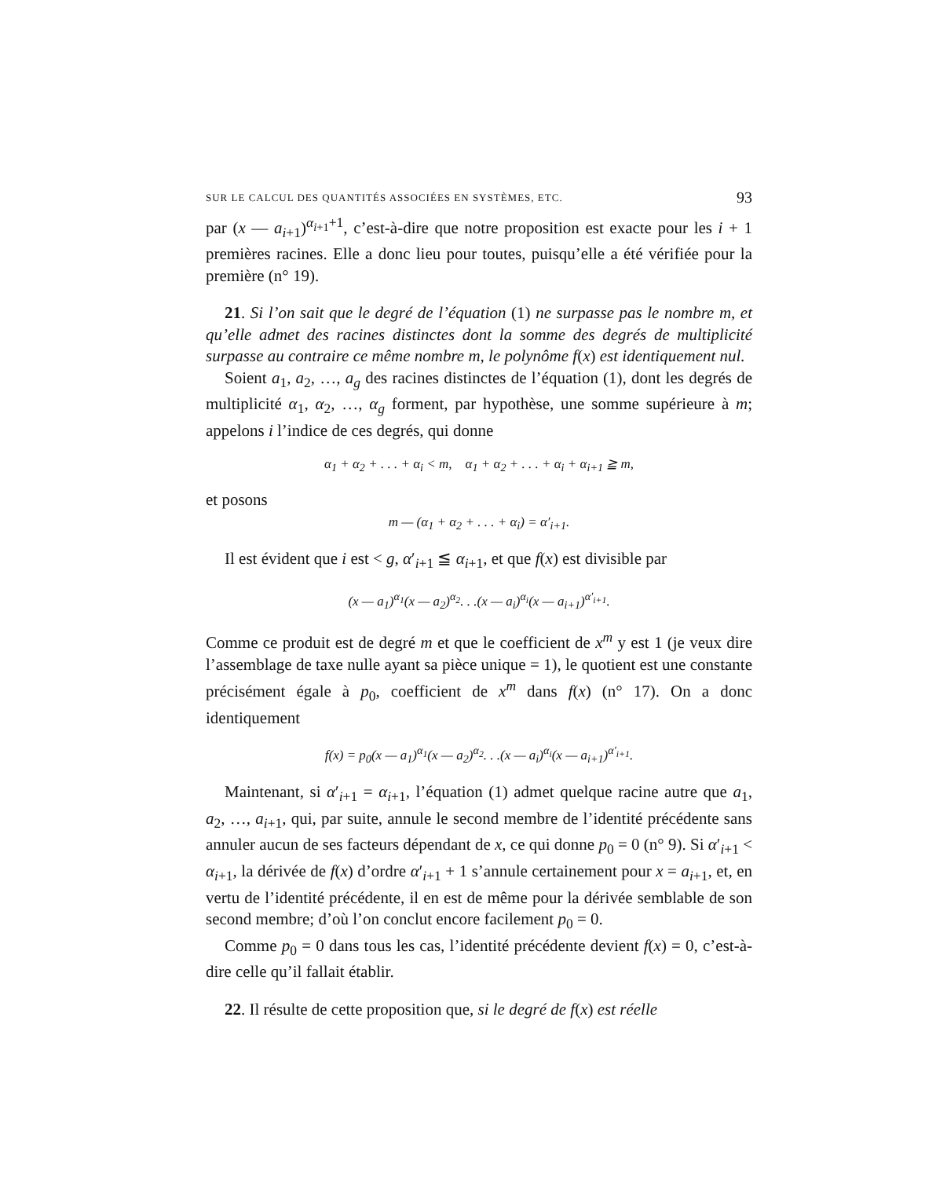SUR LE CALCUL DES QUANTITÉS ASSOCIÉES EN SYSTÈMES, ETC. 93
par (x — a<sub>i+1</sub>)<sup>α<sub>i+1</sub>+1</sup>, c’est-à-dire que notre proposition est exacte pour les i + 1 premières racines. Elle a donc lieu pour toutes, puisqu’elle a été vérifiée pour la première (n° 19).
21. Si l’on sait que le degré de l’équation (1) ne surpasse pas le nombre m, et qu’elle admet des racines distinctes dont la somme des degrés de multiplicité surpasse au contraire ce même nombre m, le polynôme f(x) est identiquement nul.
Soient a<sub>1</sub>, a<sub>2</sub>, …, a<sub>g</sub> des racines distinctes de l’équation (1), dont les degrés de multiplicité α<sub>1</sub>, α<sub>2</sub>, …, α<sub>g</sub> forment, par hypothèse, une somme supérieure à m; appelons i l’indice de ces degrés, qui donne
α<sub>1</sub> + α<sub>2</sub> + . . . + α<sub>i</sub> < m, α<sub>1</sub> + α<sub>2</sub> + . . . + α<sub>i</sub> + α<sub>i+1</sub> ≧ m,
et posons
m — (α<sub>1</sub> + α<sub>2</sub> + . . . + α<sub>i</sub>) = α′<sub>i+1</sub>.
Il est évident que i est < g, α′<sub>i+1</sub> ≦ α<sub>i+1</sub>, et que f(x) est divisible par
(x — a<sub>1</sub>)<sup>α<sub>1</sub></sup>(x — a<sub>2</sub>)<sup>α<sub>2</sub></sup>. . .(x — a<sub>i</sub>)<sup>α<sub>i</sub></sup>(x — a<sub>i+1</sub>)<sup>α′<sub>i+1</sub></sup>.
Comme ce produit est de degré m et que le coefficient de x<sup>m</sup> y est 1 (je veux dire l’assemblage de taxe nulle ayant sa pièce unique = 1), le quotient est une constante précisément égale à p<sub>0</sub>, coefficient de x<sup>m</sup> dans f(x) (n° 17). On a donc identiquement
f(x) = p<sub>0</sub>(x — a<sub>1</sub>)<sup>α<sub>1</sub></sup>(x — a<sub>2</sub>)<sup>α<sub>2</sub></sup>. . .(x — a<sub>i</sub>)<sup>α<sub>i</sub></sup>(x — a<sub>i+1</sub>)<sup>α′<sub>i+1</sub></sup>.
Maintenant, si α′<sub>i+1</sub> = α<sub>i+1</sub>, l’équation (1) admet quelque racine autre que a<sub>1</sub>, a<sub>2</sub>, …, a<sub>i+1</sub>, qui, par suite, annule le second membre de l’identité précédente sans annuler aucun de ses facteurs dépendant de x, ce qui donne p<sub>0</sub> = 0 (n° 9). Si α′<sub>i+1</sub> < α<sub>i+1</sub>, la dérivée de f(x) d’ordre α′<sub>i+1</sub> + 1 s’annule certainement pour x = a<sub>i+1</sub>, et, en vertu de l’identité précédente, il en est de même pour la dérivée semblable de son second membre; d’où l’on conclut encore facilement p<sub>0</sub> = 0.
Comme p<sub>0</sub> = 0 dans tous les cas, l’identité précédente devient f(x) = 0, c’est-à-dire celle qu’il fallait établir.
22. Il résulte de cette proposition que, si le degré de f(x) est réelle